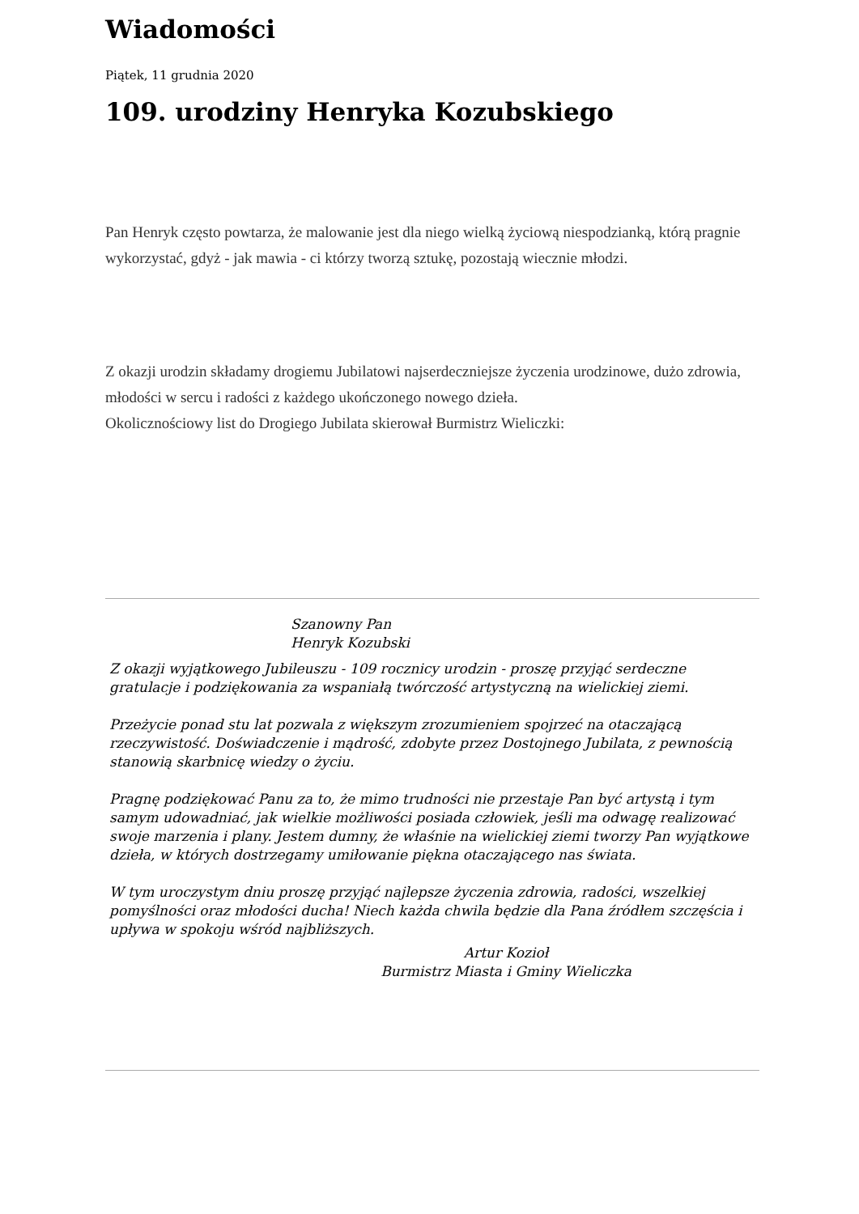Wiadomości
Piątek, 11 grudnia 2020
109. urodziny Henryka Kozubskiego
Pan Henryk często powtarza, że malowanie jest dla niego wielką życiową niespodzianką, którą pragnie wykorzystać, gdyż - jak mawia - ci którzy tworzą sztukę, pozostają wiecznie młodzi.
Z okazji urodzin składamy drogiemu Jubilatowi najserdeczniejsze życzenia urodzinowe, dużo zdrowia, młodości w sercu i radości z każdego ukończonego nowego dzieła.
Okolicznościowy list do Drogiego Jubilata skierował Burmistrz Wieliczki:
Szanowny Pan
Henryk Kozubski
Z okazji wyjątkowego Jubileuszu - 109 rocznicy urodzin - proszę przyjąć serdeczne gratulacje i podziękowania za wspaniałą twórczość artystyczną na wielickiej ziemi.
Przeżycie ponad stu lat pozwala z większym zrozumieniem spojrzeć na otaczającą rzeczywistość. Doświadczenie i mądrość, zdobyte przez Dostojnego Jubilata, z pewnością stanowią skarbnicę wiedzy o życiu.
Pragnę podziękować Panu za to, że mimo trudności nie przestaje Pan być artystą i tym samym udowadniać, jak wielkie możliwości posiada człowiek, jeśli ma odwagę realizować swoje marzenia i plany. Jestem dumny, że właśnie na wielickiej ziemi tworzy Pan wyjątkowe dzieła, w których dostrzegamy umiłowanie piękna otaczającego nas świata.
W tym uroczystym dniu proszę przyjąć najlepsze życzenia zdrowia, radości, wszelkiej pomyślności oraz młodości ducha! Niech każda chwila będzie dla Pana źródłem szczęścia i upływa w spokoju wśród najbliższych.
Artur Kozioł
Burmistrz Miasta i Gminy Wieliczka